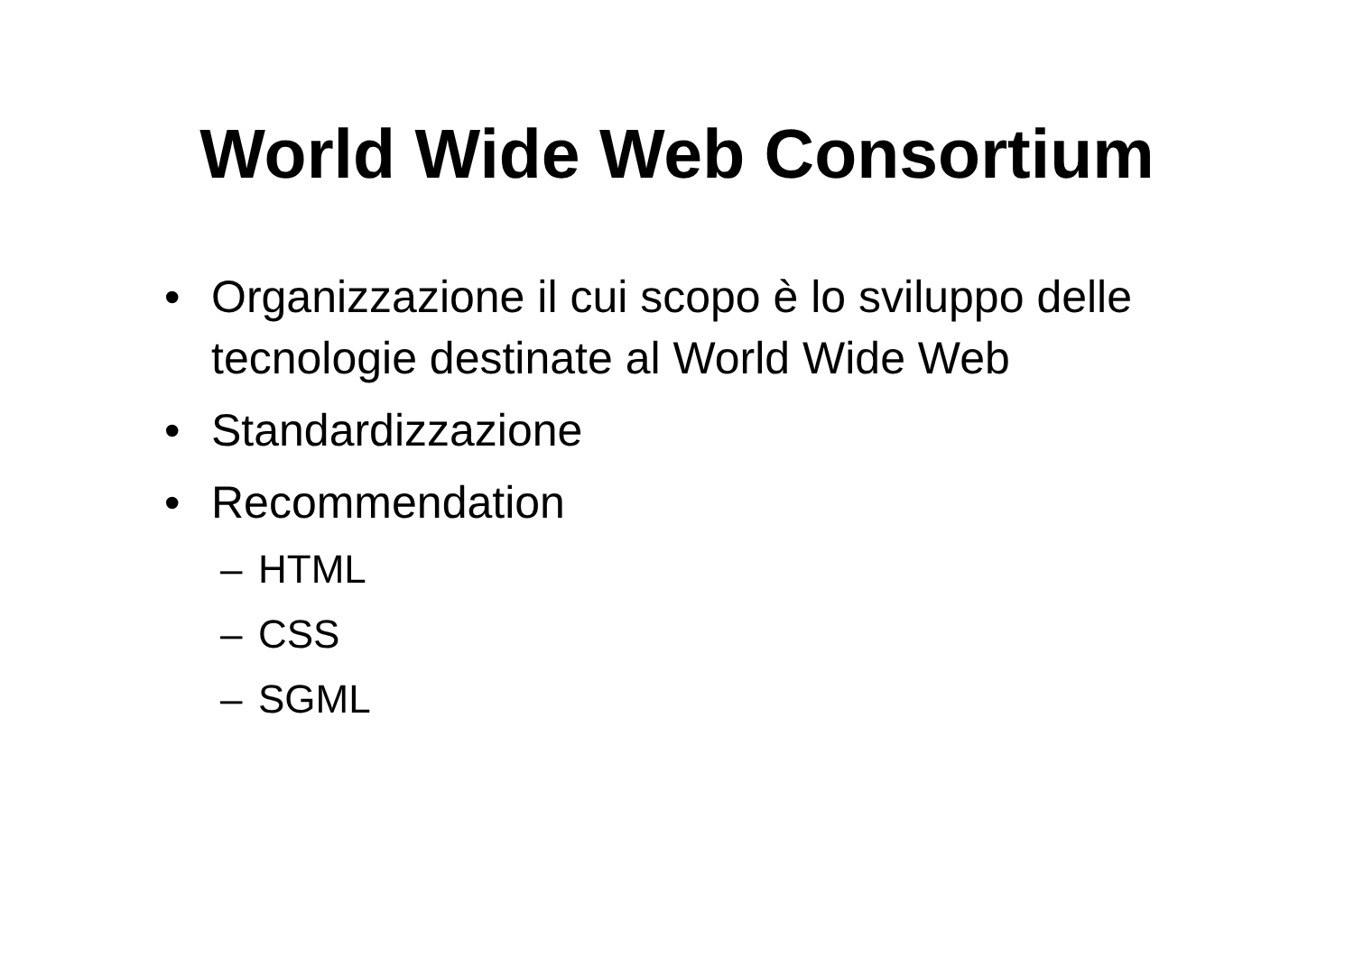World Wide Web Consortium
• Organizzazione il cui scopo è lo sviluppo delle tecnologie destinate al World Wide Web
• Standardizzazione
• Recommendation
– HTML
– CSS
– SGML